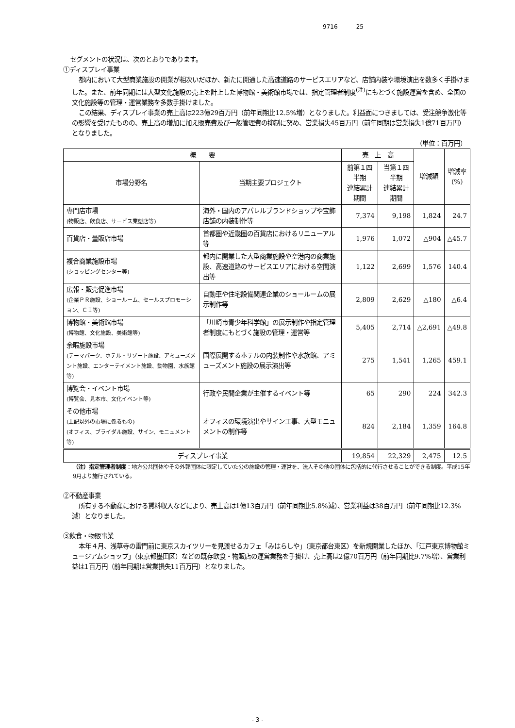9716 25
セグメントの状況は、次のとおりであります。
①ディスプレイ事業
都内において大型商業施設の開業が相次いだほか、新たに開通した高速道路のサービスエリアなど、店舗内装や環境演出を数多く手掛けました。また、前年同期には大型文化施設の売上を計上した博物館・美術館市場では、指定管理者制度<sup>(注)</sup>にもとづく施設運営を含め、全国の文化施設等の管理・運営業務を多数手掛けました。
この結果、ディスプレイ事業の売上高は223億29百万円（前年同期比12.5%増）となりました。利益面につきましては、受注競争激化等の影響を受けたものの、売上高の増加に加え販売費及び一般管理費の抑制に努め、営業損失45百万円（前年同期は営業損失1億71百万円）となりました。
（単位：百万円）
| 概 要 | | 売 上 高 | | 増減額 | 増減率 (%) |
| --- | --- | --- | --- | --- | --- |
| 市場分野名 | 当期主要プロジェクト | 前第１四半期 連結累計期間 | 当第１四半期 連結累計期間 | | |
| 専門店市場 (物販店、飲食店、サービス業態店等) | 海外・国内のアパレルブランドショップや宝飾店舗の内装制作等 | 7,374 | 9,198 | 1,824 | 24.7 |
| 百貨店・量販店市場 | 首都圏や近畿圏の百貨店におけるリニューアル等 | 1,976 | 1,072 | △904 | △45.7 |
| 複合商業施設市場 (ショッピングセンター等) | 都内に開業した大型商業施設や空港内の商業施設、高速道路のサービスエリアにおける空間演出等 | 1,122 | 2,699 | 1,576 | 140.4 |
| 広報・販売促進市場 (企業ＰＲ施設、ショールーム、セールスプロモーション、ＣＩ等) | 自動車や住宅設備関連企業のショールームの展示制作等 | 2,809 | 2,629 | △180 | △6.4 |
| 博物館・美術館市場 (博物館、文化施設、美術館等) | 「川崎市青少年科学館」の展示制作や指定管理者制度にもとづく施設の管理・運営等 | 5,405 | 2,714 | △2,691 | △49.8 |
| 余暇施設市場 (テーマパーク、ホテル・リゾート施設、アミューズメント施設、エンターテイメント施設、動物園、水族館等) | 国際展開するホテルの内装制作や水族館、アミューズメント施設の展示演出等 | 275 | 1,541 | 1,265 | 459.1 |
| 博覧会・イベント市場 (博覧会、見本市、文化イベント等) | 行政や民間企業が主催するイベント等 | 65 | 290 | 224 | 342.3 |
| その他市場 (上記以外の市場に係るもの) (オフィス、ブライダル施設、サイン、モニュメント等) | オフィスの環境演出やサイン工事、大型モニュメントの制作等 | 824 | 2,184 | 1,359 | 164.8 |
| ディスプレイ事業 | | 19,854 | 22,329 | 2,475 | 12.5 |
（注）指定管理者制度：地方公共団体やその外郭団体に限定していた公の施設の管理・運営を、法人その他の団体に包括的に代行させることができる制度。平成15年9月より施行されている。
②不動産事業
所有する不動産における賃料収入などにより、売上高は1億13百万円（前年同期比5.8%減）、営業利益は38百万円（前年同期比12.3%減）となりました。
③飲食・物販事業
本年４月、浅草寺の雷門前に東京スカイツリーを見渡せるカフェ「みはらしや」（東京都台東区）を新規開業したほか、「江戸東京博物館ミュージアムショップ」（東京都墨田区）などの既存飲食・物販店の運営業務を手掛け、売上高は2億70百万円（前年同期比9.7%増）、営業利益は1百万円（前年同期は営業損失11百万円）となりました。
- 3 -